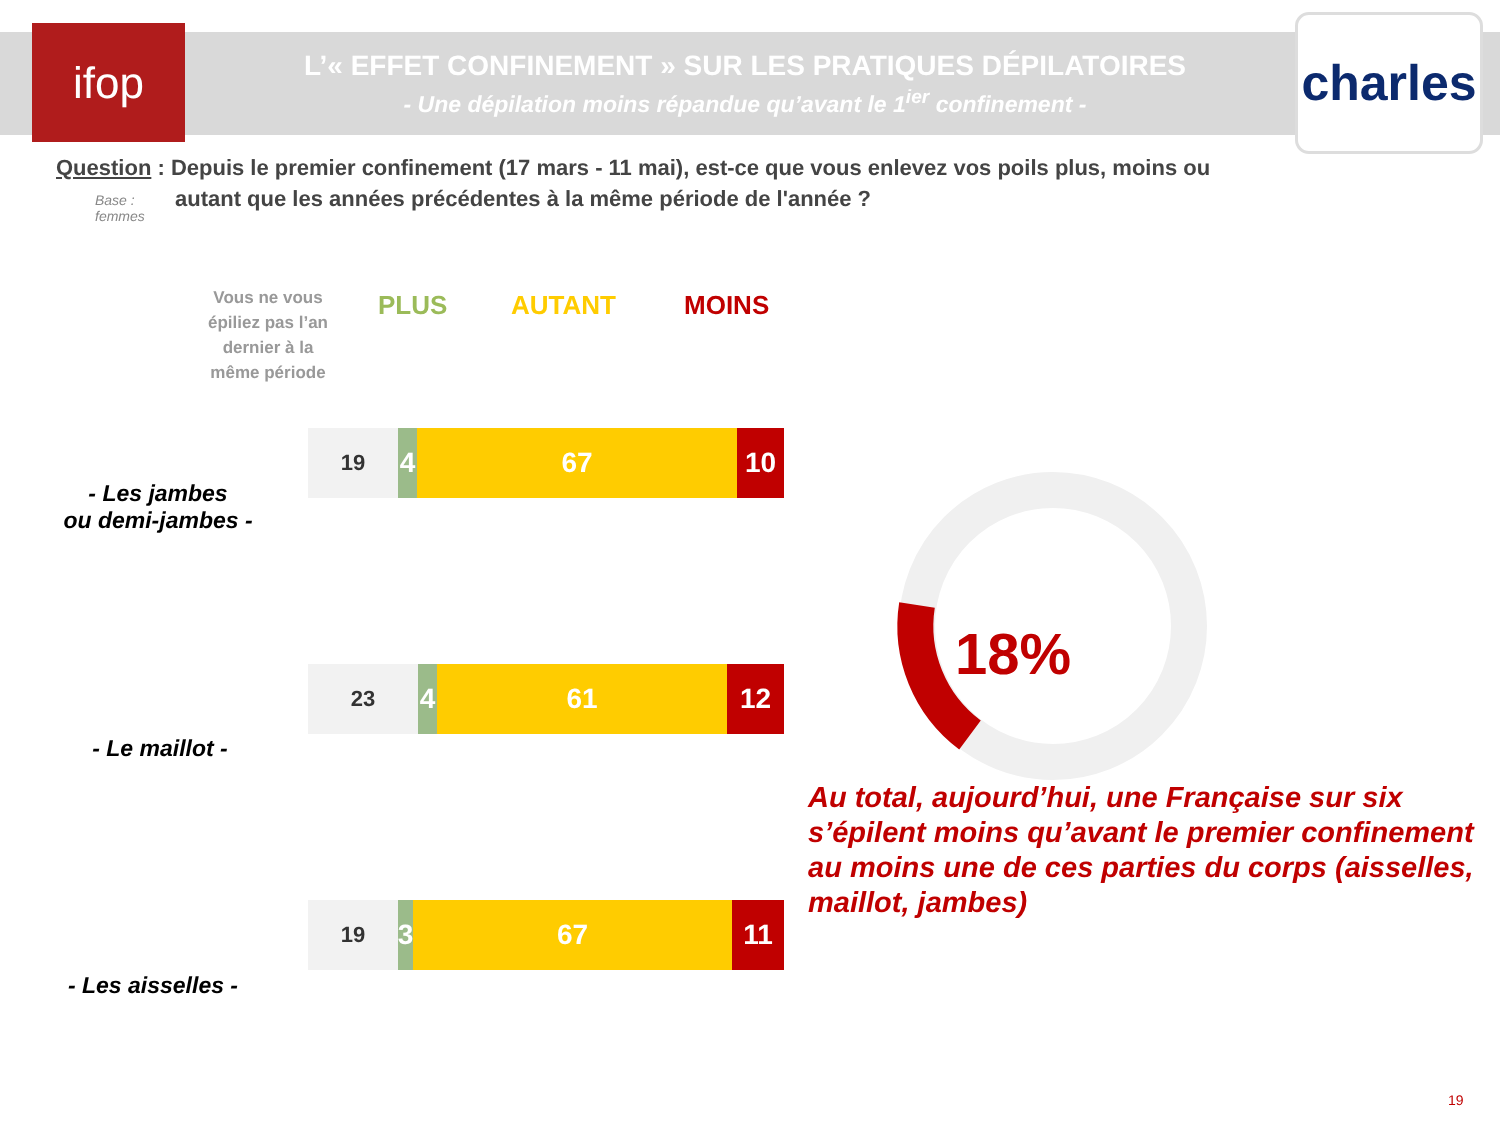ifop
L’« EFFET CONFINEMENT » SUR LES PRATIQUES DÉPILATOIRES
- Une dépilation moins répandue qu’avant le 1<sup>ier</sup> confinement -
charles
Question : Depuis le premier confinement (17 mars - 11 mai), est-ce que vous enlevez vos poils plus, moins ou
autant que les années précédentes à la même période de l'année ?
Base :
femmes
Vous ne vous épiliez pas l’an dernier à la même période
PLUS AUTANT MOINS
- Les jambes
ou demi-jambes -
19
4 67 10
- Le maillot -
23
4 61 12
- Les aisselles -
19
3
67 11
18%
Au total, aujourd’hui, une Française sur six s’épilent moins qu’avant le premier confinement au moins une de ces parties du corps (aisselles, maillot, jambes)
19